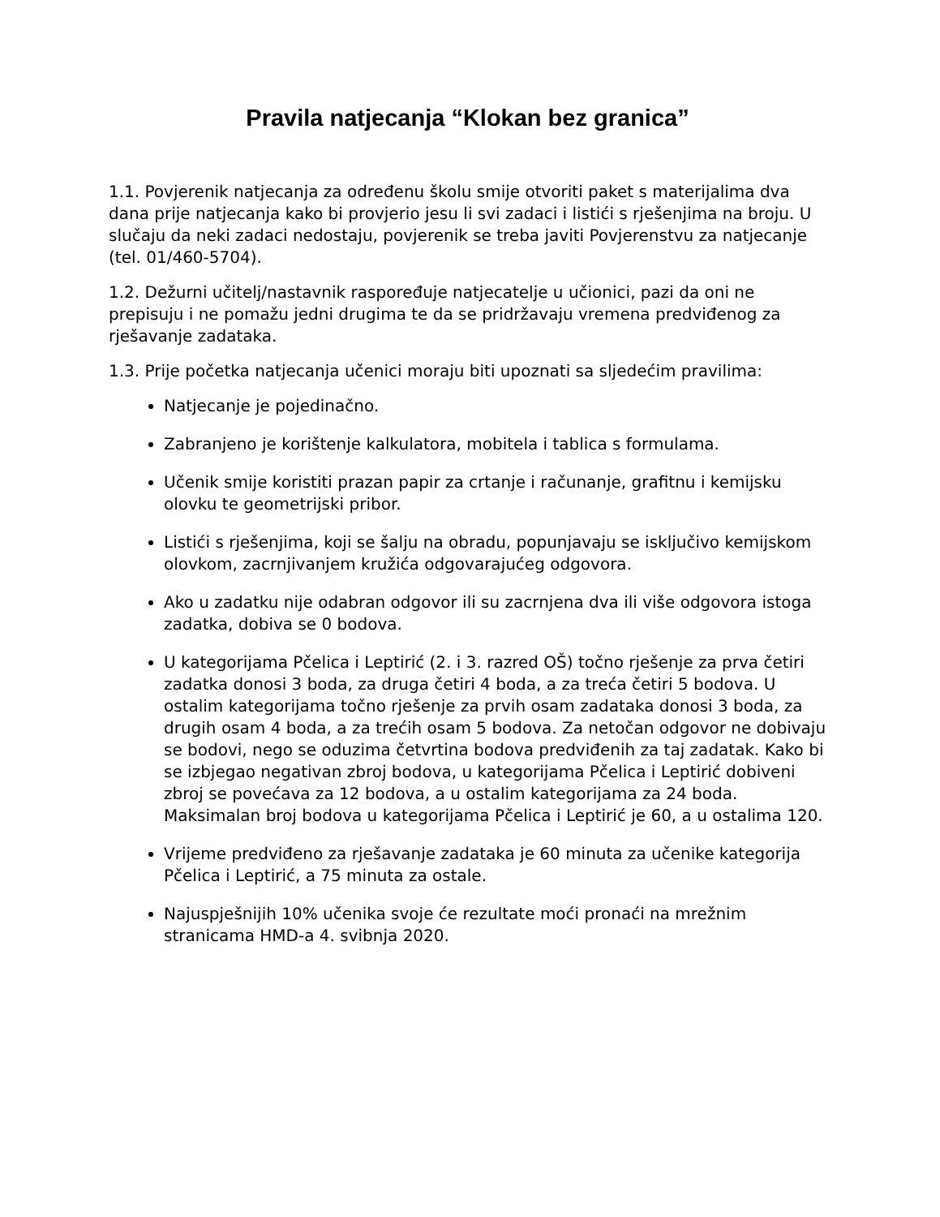Pravila natjecanja “Klokan bez granica”
1.1. Povjerenik natjecanja za određenu školu smije otvoriti paket s materijalima dva dana prije natjecanja kako bi provjerio jesu li svi zadaci i listići s rješenjima na broju. U slučaju da neki zadaci nedostaju, povjerenik se treba javiti Povjerenstvu za natjecanje (tel. 01/460-5704).
1.2. Dežurni učitelj/nastavnik raspoređuje natjecatelje u učionici, pazi da oni ne prepisuju i ne pomažu jedni drugima te da se pridržavaju vremena predviđenog za rješavanje zadataka.
1.3. Prije početka natjecanja učenici moraju biti upoznati sa sljedećim pravilima:
Natjecanje je pojedinačno.
Zabranjeno je korištenje kalkulatora, mobitela i tablica s formulama.
Učenik smije koristiti prazan papir za crtanje i računanje, grafitnu i kemijsku olovku te geometrijski pribor.
Listići s rješenjima, koji se šalju na obradu, popunjavaju se isključivo kemijskom olovkom, zacrnjivanjem kružića odgovarajućeg odgovora.
Ako u zadatku nije odabran odgovor ili su zacrnjena dva ili više odgovora istoga zadatka, dobiva se 0 bodova.
U kategorijama Pčelica i Leptirić (2. i 3. razred OŠ) točno rješenje za prva četiri zadatka donosi 3 boda, za druga četiri 4 boda, a za treća četiri 5 bodova. U ostalim kategorijama točno rješenje za prvih osam zadataka donosi 3 boda, za drugih osam 4 boda, a za trećih osam 5 bodova. Za netočan odgovor ne dobivaju se bodovi, nego se oduzima četvrtina bodova predviđenih za taj zadatak. Kako bi se izbjegao negativan zbroj bodova, u kategorijama Pčelica i Leptirić dobiveni zbroj se povećava za 12 bodova, a u ostalim kategorijama za 24 boda. Maksimalan broj bodova u kategorijama Pčelica i Leptirić je 60, a u ostalima 120.
Vrijeme predviđeno za rješavanje zadataka je 60 minuta za učenike kategorija Pčelica i Leptirić, a 75 minuta za ostale.
Najuspješnijih 10% učenika svoje će rezultate moći pronaći na mrežnim stranicama HMD-a 4. svibnja 2020.